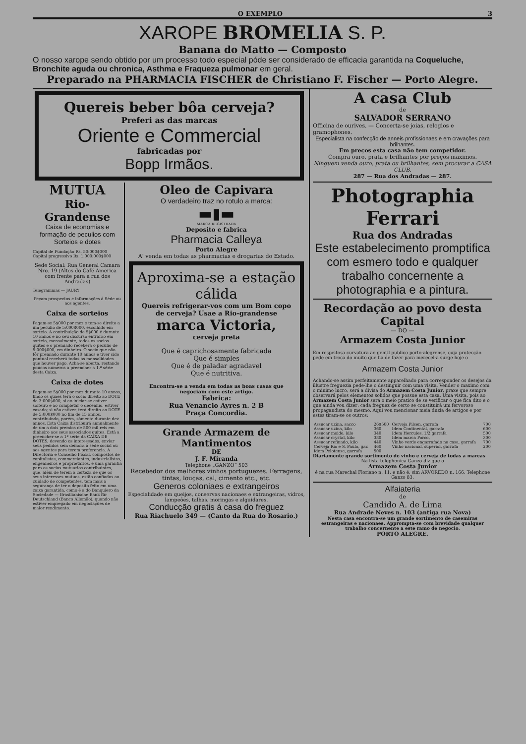O EXEMPLO 3
XAROPE BROMELIA S. P.
Banana do Matto — Composto
O nosso xarope sendo obtido por um processo todo especial póde ser considerado de efficacia garantida na Coqueluche, Bronchite aguda ou chronica, Asthma e Fraqueza pulmonar em geral.
Preparado na PHARMACIA FISCHER de Christiano F. Fischer — Porto Alegre.
Quereis beber bôa cerveja?
Preferi as das marcas
Oriente e Commercial
fabricadas por
Bopp Irmãos.
MUTUA
Rio-Grandense
Caixa de economias e formação de peculios com Sorteios e dotes
Capital de Fundação Rs. 50:000$000
Capital progressivo Rs. 1.000:000$000
Sede Social: Rua General Camara Nro. 19 (Altos do Café America com frente para a rua dos Andradas)
Telegrammas — JAURY
Peçam prospectos e informações á Séde ou aos agentes.
Caixa de sorteios
Pagam-se 5$000 por mez e tem-se direito a um peculio de 5:000$000, escolhido em sorteio. A contribuição de 5$000 é durante 10 annos e no seu discurso entrarão em sorteio, mensalmente, todos os socios quites e o premiado receberá o peculio de 5:000$000, em dinheiro. O socio que não fôr premiado durante 10 annos e tiver sido pontual receberá todas as mensalidades que houver pago. Acha-se aberta, restando poucos numeros a preencher a 1.ª série desta Caixa.
Caixa de dotes
Pagam-se 5$000 por mez durante 10 annos, findo os quaes terá o socio direito ao DOTE de 3:000$000, si ao iniciar-se estiver solteiro e ao completar o decennio, estiver casado; si não estiver, terá direito ao DOTE de 5:000$000 no fim de 15 annos, contribuindo, porém, sómente durante dez annos. Esta Caixa distribuirá annualmente de um a dois premios de 500 mil reis em dinheiro aos seus associados quites. Está a preencher-se a 1ª série da CAIXA DE DOTES, devendo os interessados, enviar seus pedidos sem demora á séde social ou aos agentes para terem preferencia. A Directoria e Conselho Fiscal, compostos de capitalistas, commerciantes, industrialistas, engenheiros e proprietarios, é uma garantia para os socios mutuarios contribuintes, que, além de terem a certeza de que os seus interesses mutuos, estão confiados ao cuidado de competentes, tem mais a segurança de ter o deposito feito em uma caixa garantida, como é a do Banquiero da Sociedade — Brasilianische Bank für Deutschland (Banco Allemão), quando não estiver empregado em negociações de maior rendimento.
Oleo de Capivara
O verdadeiro traz no rotulo a marca:
▬▮▬
MARCA REGISTRADA
Deposito e fabrica
Pharmacia Calleya
Porto Alegre
A' venda em todas as pharmacias e drogarias do Estado.
Aproxima-se a estação cálida
Quereis refrigerar-vos com um Bom copo de cerveja? Usae a Rio-grandense
marca Victoria,
cerveja preta
Que é caprichosamente fabricada
Que é simples
Que é de paladar agradavel
Que é nutritiva.
Encontra-se a venda em todas as boas casas que negociam com este artigo.
Fabrica:
Rua Venancio Ayres n. 2 B
Praça Concordia.
Grande Armazem de Mantimentos
DE
J. F. Miranda
Telephone „GANZO“ 503
Recebedor dos melhores vinhos portuguezes. Ferragens, tintas, louças, cal, cimento etc., etc.
Generos coloniaes e extrangeiros
Especialidade em queijos, conservas nacionaes e extrangeiras, vidros, lampeões, talhas, moringas e alguidares.
Conducção gratis á casa do freguez
Rua Riachuelo 349 — (Canto da Rua do Rosario.)
A casa Club
de
SALVADOR SERRANO
Officina de ourives. — Concerta-se joias, relogios e gramophones.
Especialista na confecção de anneis profissionaes e em cravações para brilhantes.
Em preços esta casa não tem competidor.
Compra ouro, prata e brilhantes por preços maximos.
Ninguem venda ouro, prata ou brilhantes, sem procurar a CASA CLUB.
287 — Rua dos Andradas — 287.
Photographia Ferrari
Rua dos Andradas
Este estabelecimento promptifica com esmero todo e qualquer trabalho concernente a photographia e a pintura.
Recordação ao povo desta Capital
— DO —
Armazem Costa Junior
Em respeitosa curvatura ao gentil publico porto-alegrense, cuja protecção pede em troca do muito que ha de fazer para merecel-a surge hoje o
Armazem Costa Junior
Achando-se assim perfeitamente apparelhado para corresponder os desejos da illustre freguezia pede-lhe o destinguir com uma visita. Vender o maximo com o minimo lucro, será a divisa do Armazem Costa Junior, praxe que sempre observará pelos elementos solidos que possue esta casa. Uma visita, pois ao Armazem Costa Junior será o meio pratico de se verificar o que fica dito e o que ainda vou dizer: cada freguez de certo se constituirá um fervoroso propagandista do mesmo. Aqui vou mencionar meia duzia de artigos e por estes tiram-se os outros:
| Assucar uzina, sacco | 26$500 | Cerveja Pilsen, garrafa | 700 |
| Assucar uzina, kilo | 360 | Idem Continental, garrafa | 600 |
| Assucar moido, kilo | 340 | Idem Hercules, 1/2 garrafa | 500 |
| Assucar crystal, kilo | 380 | Idem marca Porco, | 300 |
| Assucar refinado, kilo | 440 | Vinho verde engarrafado na casa, garrafa | 700 |
| Cerveja Rio e S. Paulo, gar. | 460 | Vinho nacional, superior, garrafa | 200 |
| Idem Pelotense, garrafa | 500 | | |
Diariamente grande sortimento de vinho e cerveja de todas a marcas
Na lista telephonica Ganzo diz que o
Armazem Costa Junior
é na rua Marechal Floriano n. 11, e não é, sim ARVOREDO n. 166. Telephone Ganzo 83.
Alfaiateria
de
Candido A. de Lima
Rua Andrade Neves n. 103 (antiga rua Nova)
Nesta casa encontra-se um grande sortimento de casemiras estrangeiras e nacionaes. Apprompta-se com brevidade qualquer trabalho concernente a este ramo de negocio.
PORTO ALEGRE.